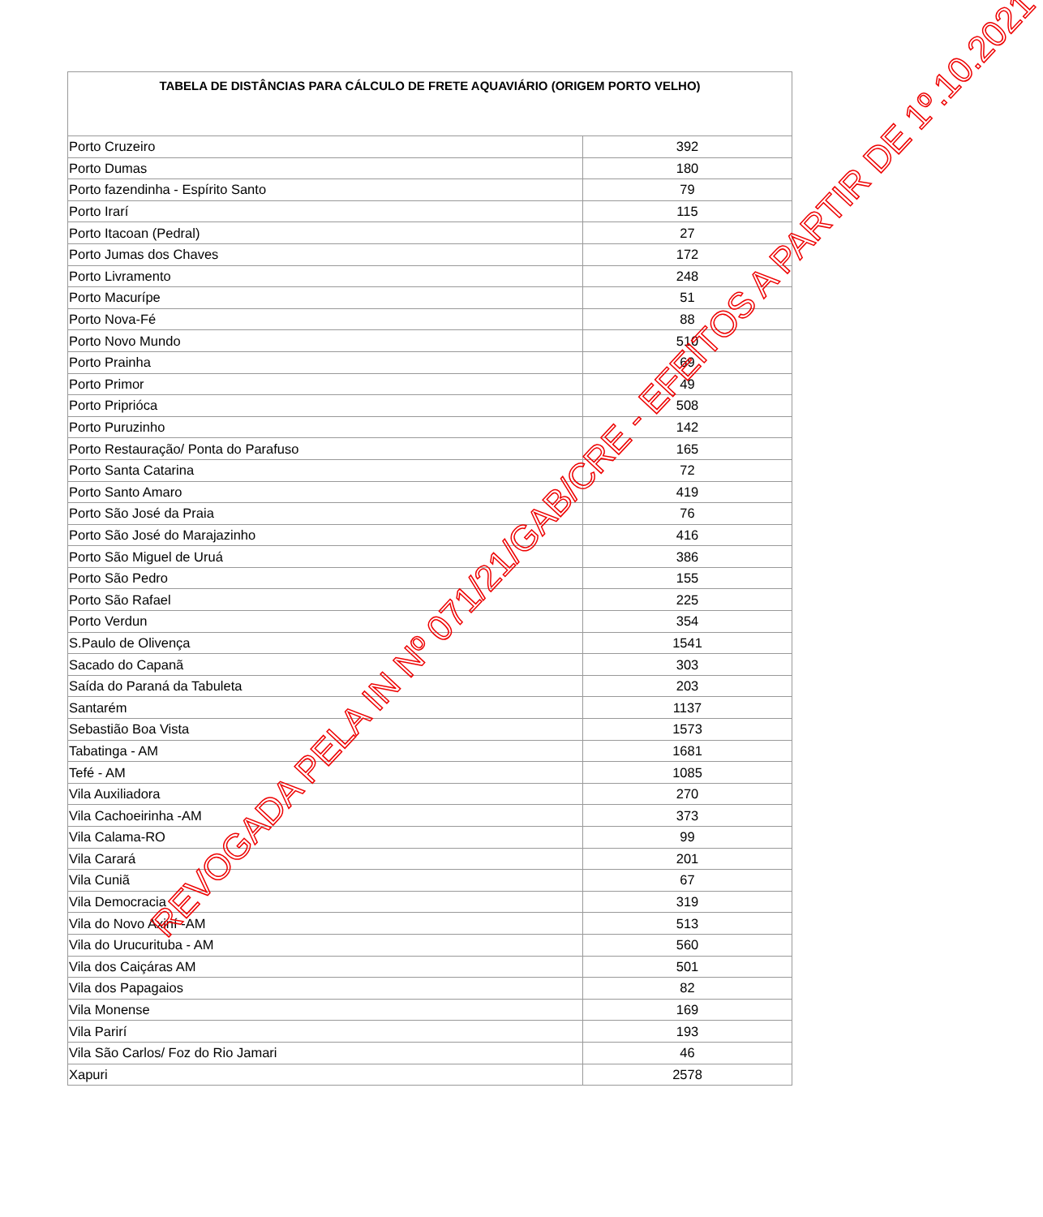| TABELA DE DISTÂNCIAS PARA CÁLCULO DE FRETE AQUAVIÁRIO (ORIGEM PORTO VELHO) | |
| --- | --- |
| Porto Cruzeiro | 392 |
| Porto Dumas | 180 |
| Porto fazendinha - Espírito Santo | 79 |
| Porto Irarí | 115 |
| Porto Itacoan (Pedral) | 27 |
| Porto Jumas dos Chaves | 172 |
| Porto Livramento | 248 |
| Porto Macurípe | 51 |
| Porto Nova-Fé | 88 |
| Porto Novo Mundo | 510 |
| Porto Prainha | 69 |
| Porto Primor | 49 |
| Porto Priprióca | 508 |
| Porto Puruzinho | 142 |
| Porto Restauração/ Ponta do Parafuso | 165 |
| Porto Santa Catarina | 72 |
| Porto Santo Amaro | 419 |
| Porto São José da Praia | 76 |
| Porto São José do Marajazinho | 416 |
| Porto São Miguel de Uruá | 386 |
| Porto São Pedro | 155 |
| Porto São Rafael | 225 |
| Porto Verdun | 354 |
| S.Paulo de Olivença | 1541 |
| Sacado do Capanã | 303 |
| Saída do Paraná da Tabuleta | 203 |
| Santarém | 1137 |
| Sebastião Boa Vista | 1573 |
| Tabatinga - AM | 1681 |
| Tefé - AM | 1085 |
| Vila Auxiliadora | 270 |
| Vila Cachoeirinha -AM | 373 |
| Vila Calama-RO | 99 |
| Vila Carará | 201 |
| Vila Cuniã | 67 |
| Vila Democracia | 319 |
| Vila do Novo Axiní -AM | 513 |
| Vila do Urucurituba - AM | 560 |
| Vila dos Caiçáras AM | 501 |
| Vila dos Papagaios | 82 |
| Vila Monense | 169 |
| Vila Parirí | 193 |
| Vila São Carlos/ Foz do Rio Jamari | 46 |
| Xapuri | 2578 |
REVOGADA PELA IN Nº 071/21/GAB/CRE - EFEITOS A PARTIR DE 1º.10.2021